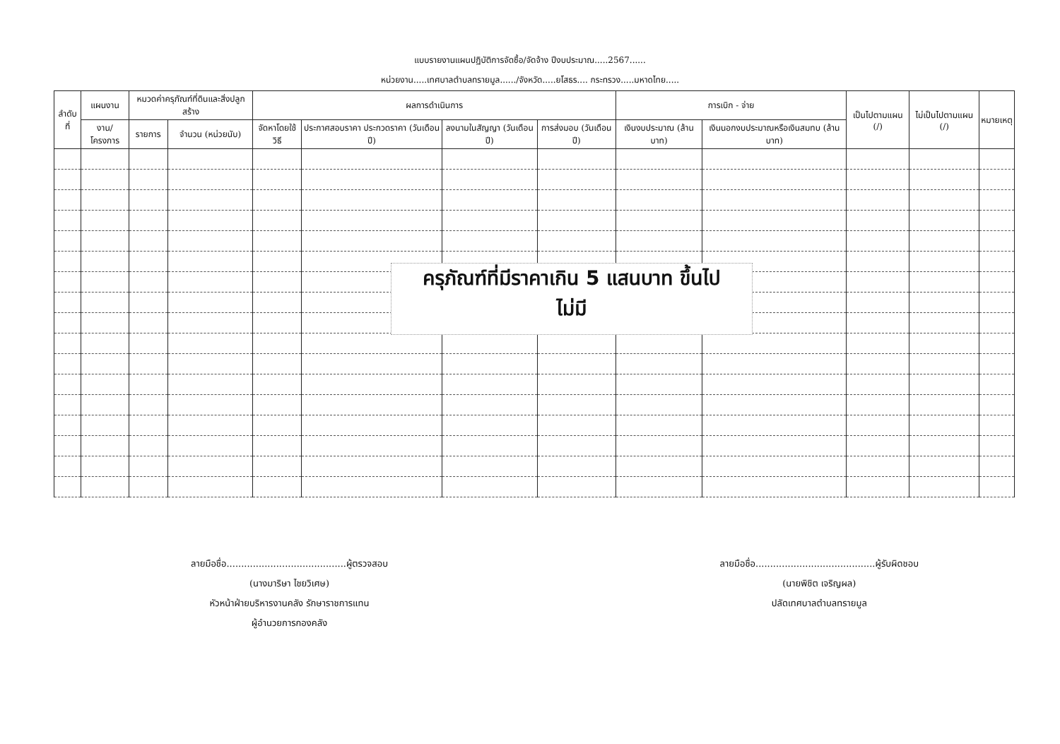แบบรายงานแผนปฏิบัติการจัดซื้อ/จัดจ้าง ปีงบประมาณ.....2567......
หน่วยงาน.....เทศบาลตำบลทรายมูล....../จังหวัด.....ยโสธร.... กระทรวง.....มหาดไทย.....
| ลำดับที่ | แผนงาน | หมวดค่าครุภัณฑ์ที่ดินและสิ่งปลูกสร้าง | | ผลการดำเนินการ | | | | การเบิก - จ่าย | | เป็นไปตามแผน (/) | ไม่เป็นไปตามแผน (/) | หมายเหตุ |
| --- | --- | --- | --- | --- | --- | --- | --- | --- | --- | --- | --- | --- |
| | งาน/โครงการ | รายการ | จำนวน (หน่วยนับ) | จัดหาโดยใช้วิธี | ประกาศสอบราคา ประกวดราคา (วันเดือนปี) | ลงนามในสัญญา (วันเดือนปี) | การส่งมอบ (วันเดือนปี) | เงินงบประมาณ (ล้านบาท) | เงินนอกงบประมาณหรือเงินสมทบ (ล้านบาท) | | | |
ครุภัณฑ์ที่มีราคาเกิน 5 แสนบาท ขึ้นไป
ไม่มี
ลายมือชื่อ.........................................ผู้ตรวจสอบ
(นางมาริษา ไชยวิเศษ)
หัวหน้าฝ่ายบริหารงานคลัง รักษาราชการแทน
ผู้อำนวยการกองคลัง
ลายมือชื่อ.........................................ผู้รับผิดชอบ
(นายพิชิต เจริญผล)
ปลัดเทศบาลตำบลทรายมูล